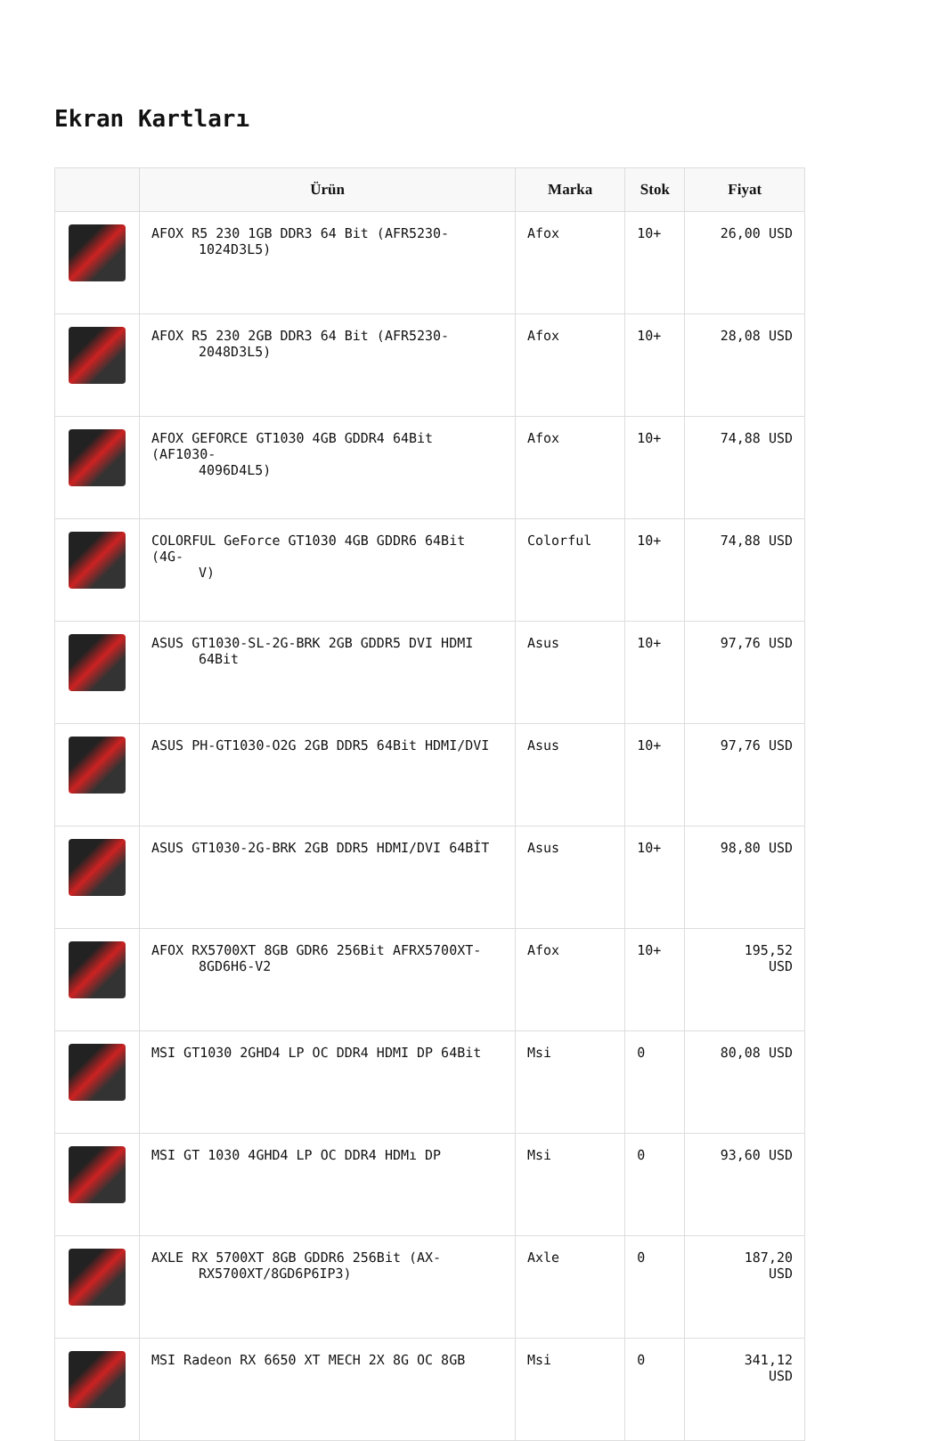Ekran Kartları
| | Ürün | Marka | Stok | Fiyat |
| --- | --- | --- | --- | --- |
| | AFOX R5 230 1GB DDR3 64 Bit (AFR5230- 1024D3L5) | Afox | 10+ | 26,00 USD |
| | AFOX R5 230 2GB DDR3 64 Bit (AFR5230- 2048D3L5) | Afox | 10+ | 28,08 USD |
| | AFOX GEFORCE GT1030 4GB GDDR4 64Bit (AF1030- 4096D4L5) | Afox | 10+ | 74,88 USD |
| | COLORFUL GeForce GT1030 4GB GDDR6 64Bit (4G- V) | Colorful | 10+ | 74,88 USD |
| | ASUS GT1030-SL-2G-BRK 2GB GDDR5 DVI HDMI 64Bit | Asus | 10+ | 97,76 USD |
| | ASUS PH-GT1030-O2G 2GB DDR5 64Bit HDMI/DVI | Asus | 10+ | 97,76 USD |
| | ASUS GT1030-2G-BRK 2GB DDR5 HDMI/DVI 64BİT | Asus | 10+ | 98,80 USD |
| | AFOX RX5700XT 8GB GDR6 256Bit AFRX5700XT- 8GD6H6-V2 | Afox | 10+ | 195,52 USD |
| | MSI GT1030 2GHD4 LP OC DDR4 HDMI DP 64Bit | Msi | 0 | 80,08 USD |
| | MSI GT 1030 4GHD4 LP OC DDR4 HDMı DP | Msi | 0 | 93,60 USD |
| | AXLE RX 5700XT 8GB GDDR6 256Bit (AX- RX5700XT/8GD6P6IP3) | Axle | 0 | 187,20 USD |
| | MSI Radeon RX 6650 XT MECH 2X 8G OC 8GB | Msi | 0 | 341,12 USD |